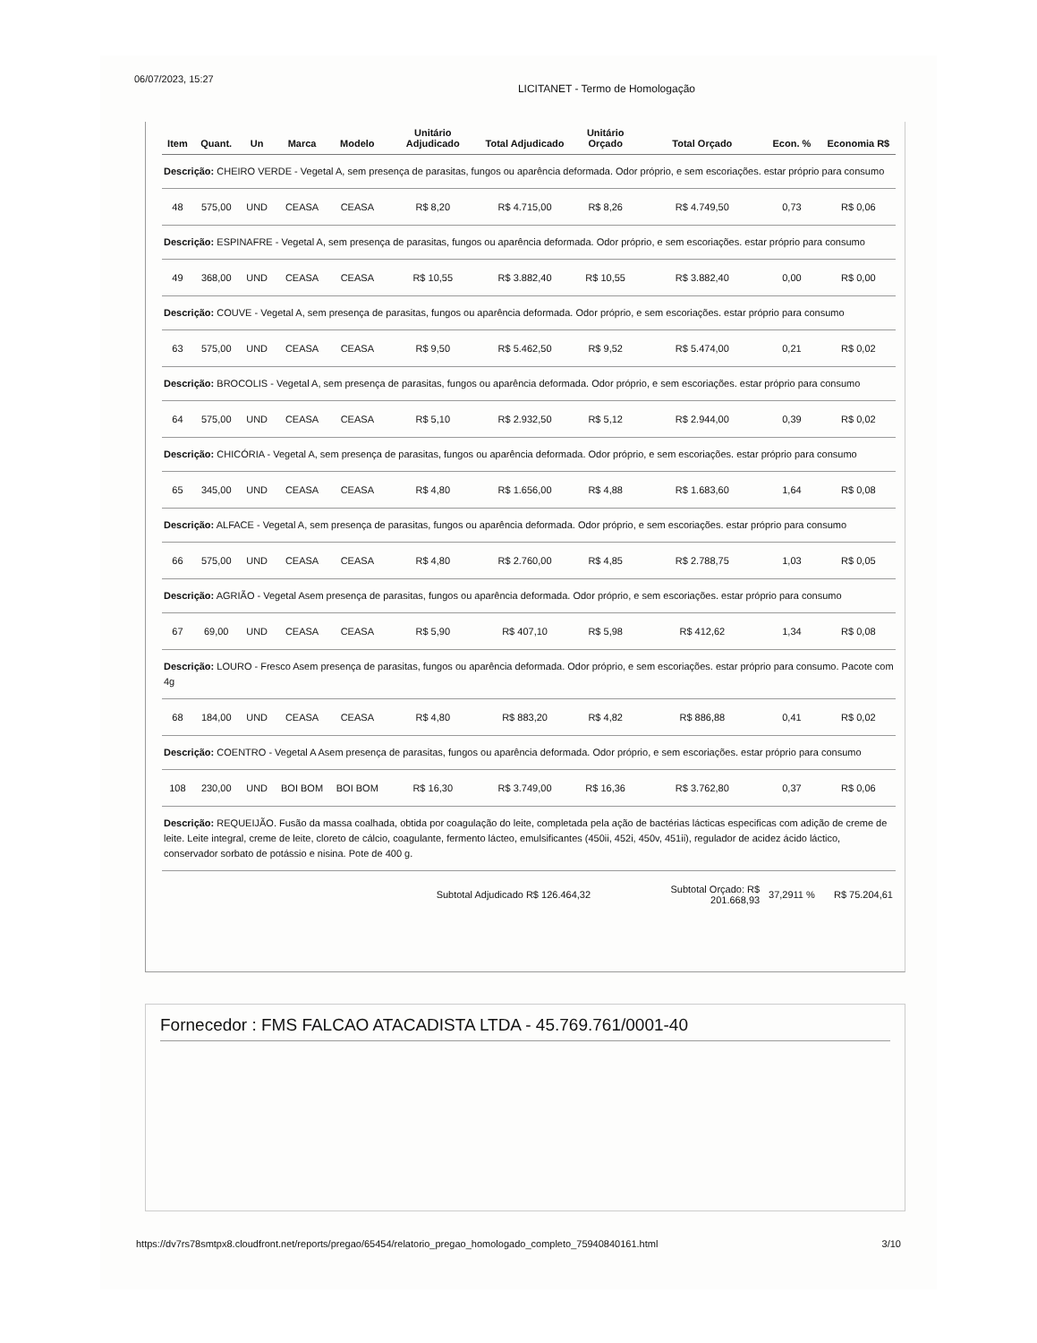06/07/2023, 15:27 LICITANET - Termo de Homologação
| Item | Quant. | Un | Marca | Modelo | Unitário Adjudicado | Total Adjudicado | Unitário Orçado | Total Orçado | Econ. % | Economia R$ |
| --- | --- | --- | --- | --- | --- | --- | --- | --- | --- | --- |
| Descrição: CHEIRO VERDE - Vegetal A, sem presença de parasitas, fungos ou aparência deformada. Odor próprio, e sem escoriações. estar próprio para consumo | | | | | | | | | | |
| 48 | 575,00 | UND | CEASA | CEASA | R$ 8,20 | R$ 4.715,00 | R$ 8,26 | R$ 4.749,50 | 0,73 | R$ 0,06 |
| Descrição: ESPINAFRE - Vegetal A, sem presença de parasitas, fungos ou aparência deformada. Odor próprio, e sem escoriações. estar próprio para consumo | | | | | | | | | | |
| 49 | 368,00 | UND | CEASA | CEASA | R$ 10,55 | R$ 3.882,40 | R$ 10,55 | R$ 3.882,40 | 0,00 | R$ 0,00 |
| Descrição: COUVE - Vegetal A, sem presença de parasitas, fungos ou aparência deformada. Odor próprio, e sem escoriações. estar próprio para consumo | | | | | | | | | | |
| 63 | 575,00 | UND | CEASA | CEASA | R$ 9,50 | R$ 5.462,50 | R$ 9,52 | R$ 5.474,00 | 0,21 | R$ 0,02 |
| Descrição: BROCOLIS - Vegetal A, sem presença de parasitas, fungos ou aparência deformada. Odor próprio, e sem escoriações. estar próprio para consumo | | | | | | | | | | |
| 64 | 575,00 | UND | CEASA | CEASA | R$ 5,10 | R$ 2.932,50 | R$ 5,12 | R$ 2.944,00 | 0,39 | R$ 0,02 |
| Descrição: CHICÓRIA - Vegetal A, sem presença de parasitas, fungos ou aparência deformada. Odor próprio, e sem escoriações. estar próprio para consumo | | | | | | | | | | |
| 65 | 345,00 | UND | CEASA | CEASA | R$ 4,80 | R$ 1.656,00 | R$ 4,88 | R$ 1.683,60 | 1,64 | R$ 0,08 |
| Descrição: ALFACE - Vegetal A, sem presença de parasitas, fungos ou aparência deformada. Odor próprio, e sem escoriações. estar próprio para consumo | | | | | | | | | | |
| 66 | 575,00 | UND | CEASA | CEASA | R$ 4,80 | R$ 2.760,00 | R$ 4,85 | R$ 2.788,75 | 1,03 | R$ 0,05 |
| Descrição: AGRIÃO - Vegetal Asem presença de parasitas, fungos ou aparência deformada. Odor próprio, e sem escoriações. estar próprio para consumo | | | | | | | | | | |
| 67 | 69,00 | UND | CEASA | CEASA | R$ 5,90 | R$ 407,10 | R$ 5,98 | R$ 412,62 | 1,34 | R$ 0,08 |
| Descrição: LOURO - Fresco Asem presença de parasitas, fungos ou aparência deformada. Odor próprio, e sem escoriações. estar próprio para consumo. Pacote com 4g | | | | | | | | | | |
| 68 | 184,00 | UND | CEASA | CEASA | R$ 4,80 | R$ 883,20 | R$ 4,82 | R$ 886,88 | 0,41 | R$ 0,02 |
| Descrição: COENTRO - Vegetal A Asem presença de parasitas, fungos ou aparência deformada. Odor próprio, e sem escoriações. estar próprio para consumo | | | | | | | | | | |
| 108 | 230,00 | UND | BOI BOM | BOI BOM | R$ 16,30 | R$ 3.749,00 | R$ 16,36 | R$ 3.762,80 | 0,37 | R$ 0,06 |
| Descrição: REQUEIJÃO. Fusão da massa coalhada, obtida por coagulação do leite, completada pela ação de bactérias lácticas especificas com adição de creme de leite. Leite integral, creme de leite, cloreto de cálcio, coagulante, fermento lácteo, emulsificantes (450ii, 452i, 450v, 451ii), regulador de acidez ácido láctico, conservador sorbato de potássio e nisina. Pote de 400 g. | | | | | | | | | | |
| | | | | | Subtotal Adjudicado R$ 126.464,32 | | | Subtotal Orçado: R$ 201.668,93 | 37,2911 % | R$ 75.204,61 |
Fornecedor : FMS FALCAO ATACADISTA LTDA - 45.769.761/0001-40
https://dv7rs78smtpx8.cloudfront.net/reports/pregao/65454/relatorio_pregao_homologado_completo_75940840161.html 3/10